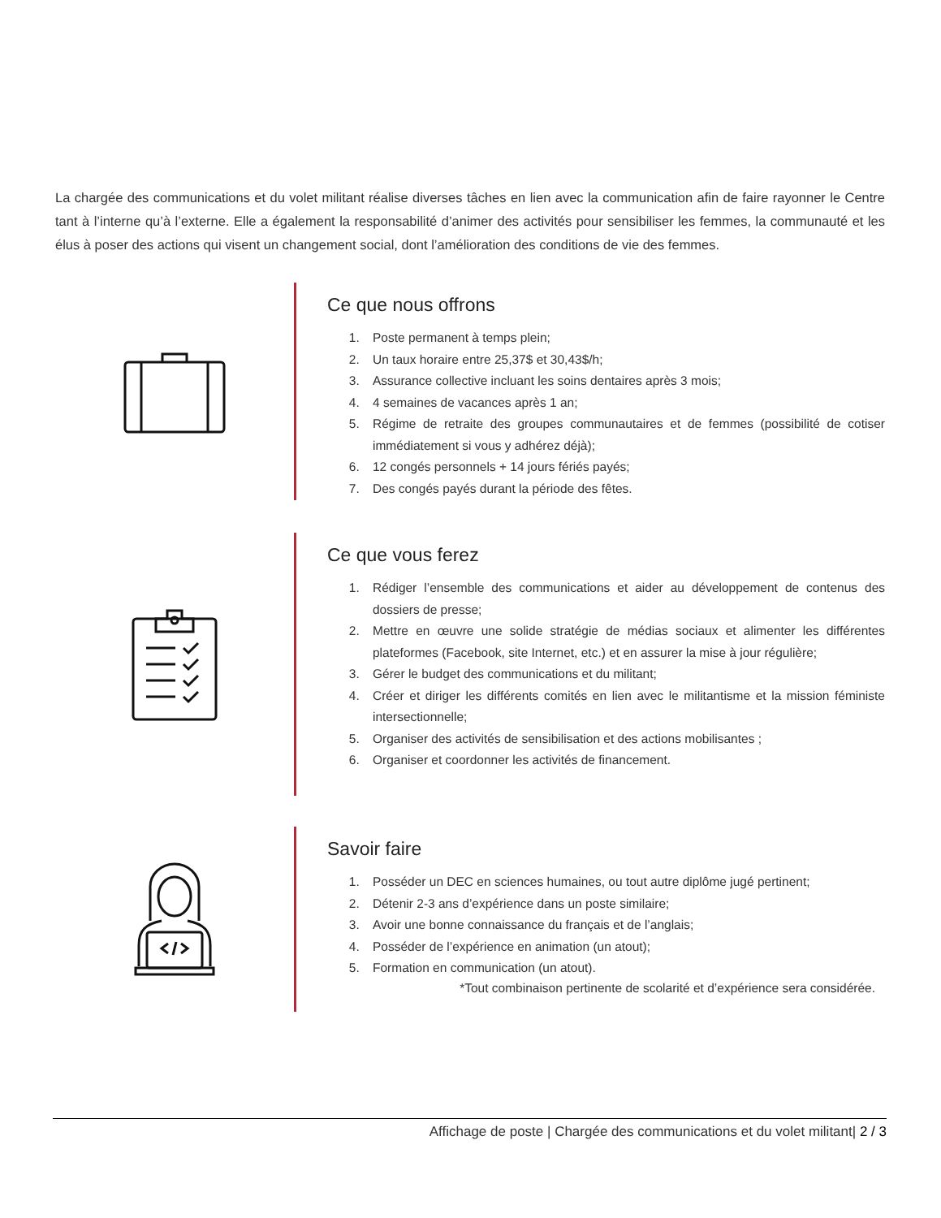La chargée des communications et du volet militant réalise diverses tâches en lien avec la communication afin de faire rayonner le Centre tant à l’interne qu’à l’externe. Elle a également la responsabilité d’animer des activités pour sensibiliser les femmes, la communauté et les élus à poser des actions qui visent un changement social, dont l’amélioration des conditions de vie des femmes.
Ce que nous offrons
1. Poste permanent à temps plein;
2. Un taux horaire entre 25,37$ et 30,43$/h;
3. Assurance collective incluant les soins dentaires après 3 mois;
4. 4 semaines de vacances après 1 an;
5. Régime de retraite des groupes communautaires et de femmes (possibilité de cotiser immédiatement si vous y adhérez déjà);
6. 12 congés personnels + 14 jours fériés payés;
7. Des congés payés durant la période des fêtes.
Ce que vous ferez
1. Rédiger l’ensemble des communications et aider au développement de contenus des dossiers de presse;
2. Mettre en œuvre une solide stratégie de médias sociaux et alimenter les différentes plateformes (Facebook, site Internet, etc.) et en assurer la mise à jour régulière;
3. Gérer le budget des communications et du militant;
4. Créer et diriger les différents comités en lien avec le militantisme et la mission féministe intersectionnelle;
5. Organiser des activités de sensibilisation et des actions mobilisantes ;
6. Organiser et coordonner les activités de financement.
Savoir faire
1. Posséder un DEC en sciences humaines, ou tout autre diplôme jugé pertinent;
2. Détenir 2-3 ans d’expérience dans un poste similaire;
3. Avoir une bonne connaissance du français et de l’anglais;
4. Posséder de l’expérience en animation (un atout);
5. Formation en communication (un atout).
*Tout combinaison pertinente de scolarité et d’expérience sera considérée.
Affichage de poste | Chargée des communications et du volet militant| 2 / 3